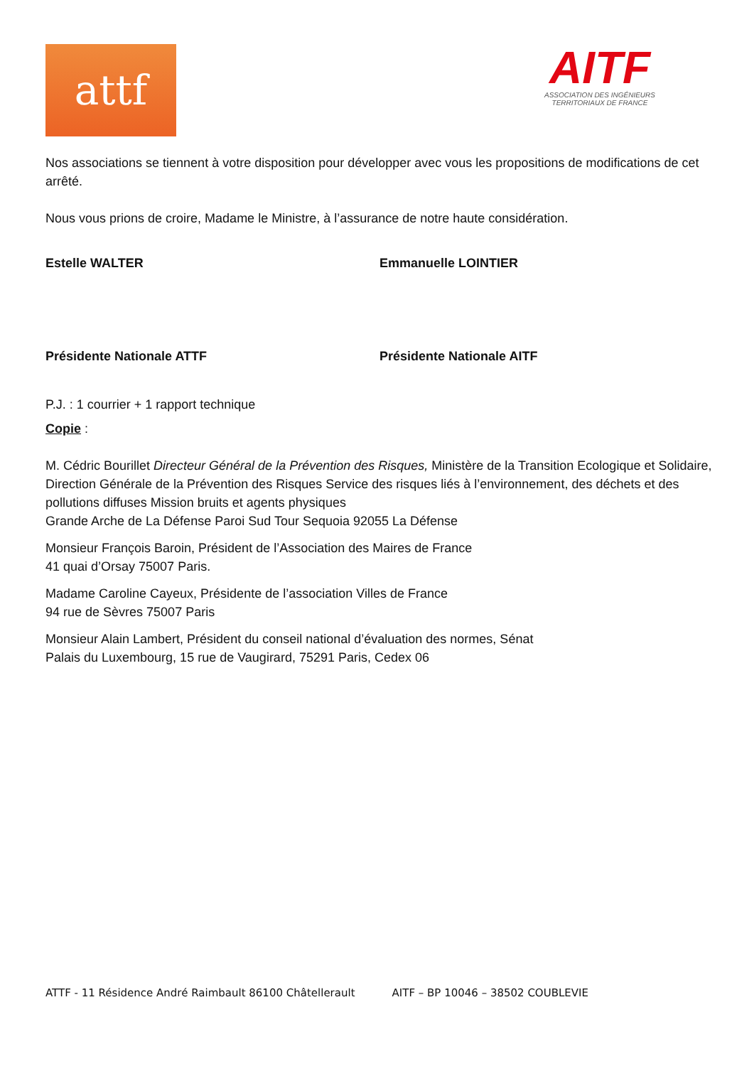attf
AITF
ASSOCIATION DES INGÉNIEURS
TERRITORIAUX DE FRANCE
Nos associations se tiennent à votre disposition pour développer avec vous les propositions de modifications de cet arrêté.
Nous vous prions de croire, Madame le Ministre, à l’assurance de notre haute considération.
Estelle WALTER Emmanuelle LOINTIER
Présidente Nationale ATTF Présidente Nationale AITF
P.J. : 1 courrier + 1 rapport technique
Copie :
M. Cédric Bourillet Directeur Général de la Prévention des Risques, Ministère de la Transition Ecologique et Solidaire, Direction Générale de la Prévention des Risques Service des risques liés à l’environnement, des déchets et des pollutions diffuses Mission bruits et agents physiques
Grande Arche de La Défense Paroi Sud Tour Sequoia 92055 La Défense
Monsieur François Baroin, Président de l’Association des Maires de France
41 quai d’Orsay 75007 Paris.
Madame Caroline Cayeux, Présidente de l’association Villes de France
94 rue de Sèvres 75007 Paris
Monsieur Alain Lambert, Président du conseil national d’évaluation des normes, Sénat
Palais du Luxembourg, 15 rue de Vaugirard, 75291 Paris, Cedex 06
ATTF - 11 Résidence André Raimbault 86100 Châtellerault AITF – BP 10046 – 38502 COUBLEVIE